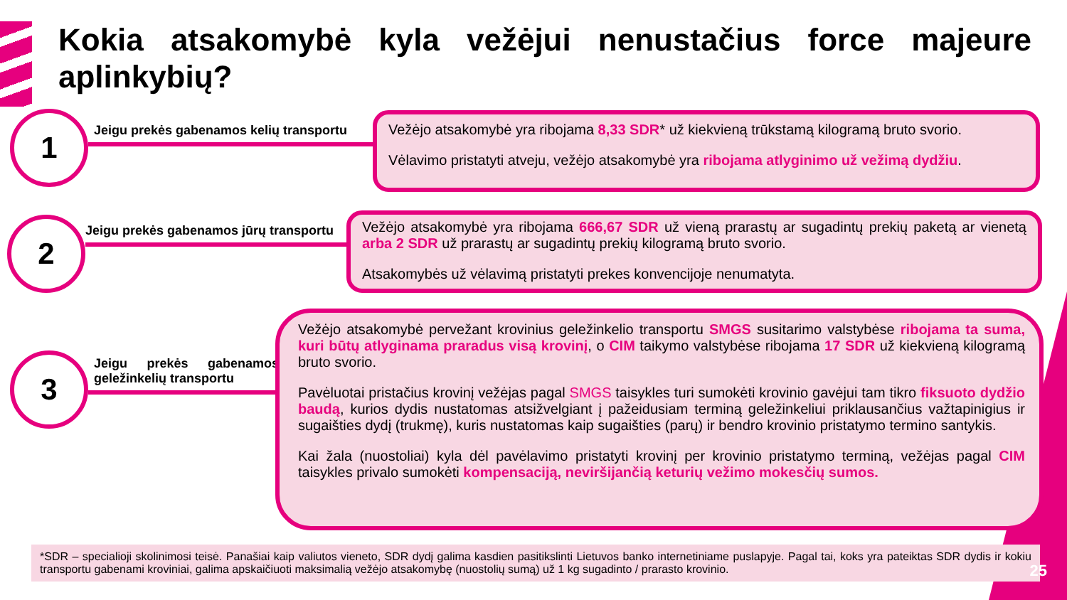Kokia atsakomybė kyla vežėjui nenustačius force majeure aplinkybių?
1
Jeigu prekės gabenamos kelių transportu
Vežėjo atsakomybė yra ribojama 8,33 SDR* už kiekvieną trūkstamą kilogramą bruto svorio.
Vėlavimo pristatyti atveju, vežėjo atsakomybė yra ribojama atlyginimo už vežimą dydžiu.
2
Jeigu prekės gabenamos jūrų transportu
Vežėjo atsakomybė yra ribojama 666,67 SDR už vieną prarastų ar sugadintų prekių paketą ar vienetą arba 2 SDR už prarastų ar sugadintų prekių kilogramą bruto svorio.
Atsakomybės už vėlavimą pristatyti prekes konvencijoje nenumatyta.
3
Jeigu prekės gabenamos geležinkelių transportu
Vežėjo atsakomybė pervežant krovinius geležinkelio transportu SMGS susitarimo valstybėse ribojama ta suma, kuri būtų atlyginama praradus visą krovinį, o CIM taikymo valstybėse ribojama 17 SDR už kiekvieną kilogramą bruto svorio.
Pavėluotai pristačius krovinį vežėjas pagal SMGS taisykles turi sumokėti krovinio gavėjui tam tikro fiksuoto dydžio baudą, kurios dydis nustatomas atsižvelgiant į pažeidusiam terminą geležinkeliui priklausančius važtapinigius ir sugaišties dydį (trukmę), kuris nustatomas kaip sugaišties (parų) ir bendro krovinio pristatymo termino santykis.
Kai žala (nuostoliai) kyla dėl pavėlavimo pristatyti krovinį per krovinio pristatymo terminą, vežėjas pagal CIM taisykles privalo sumokėti kompensaciją, neviršijančią keturių vežimo mokesčių sumos.
*SDR – specialioji skolinimosi teisė. Panašiai kaip valiutos vieneto, SDR dydį galima kasdien pasitikslinti Lietuvos banko internetiniame puslapyje. Pagal tai, koks yra pateiktas SDR dydis ir kokiu transportu gabenami kroviniai, galima apskaičiuoti maksimalią vežėjo atsakomybę (nuostolių sumą) už 1 kg sugadinto / prarasto krovinio.
25